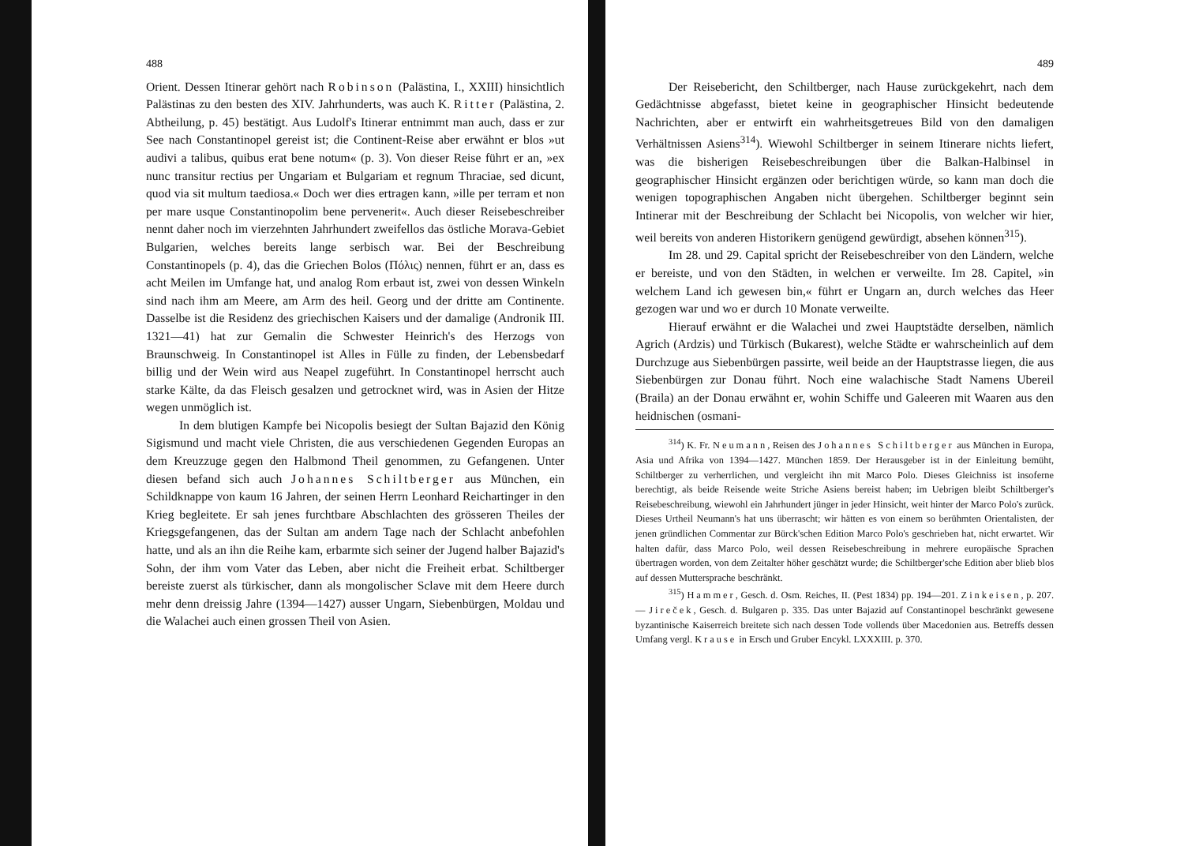488
Orient. Dessen Itinerar gehört nach Robinson (Palästina, I., XXIII) hinsichtlich Palästinas zu den besten des XIV. Jahrhunderts, was auch K. Ritter (Palästina, 2. Abtheilung, p. 45) bestätigt. Aus Ludolf's Itinerar entnimmt man auch, dass er zur See nach Constantinopel gereist ist; die Continent-Reise aber erwähnt er blos »ut audivi a talibus, quibus erat bene notum« (p. 3). Von dieser Reise führt er an, »ex nunc transitur rectius per Ungariam et Bulgariam et regnum Thraciae, sed dicunt, quod via sit multum taediosa.« Doch wer dies ertragen kann, »ille per terram et non per mare usque Constantinopolim bene pervenerit«. Auch dieser Reisebeschreiber nennt daher noch im vierzehnten Jahrhundert zweifellos das östliche Morava-Gebiet Bulgarien, welches bereits lange serbisch war. Bei der Beschreibung Constantinopels (p. 4), das die Griechen Bolos (Πόλις) nennen, führt er an, dass es acht Meilen im Umfange hat, und analog Rom erbaut ist, zwei von dessen Winkeln sind nach ihm am Meere, am Arm des heil. Georg und der dritte am Continente. Dasselbe ist die Residenz des griechischen Kaisers und der damalige (Andronik III. 1321—41) hat zur Gemalin die Schwester Heinrich's des Herzogs von Braunschweig. In Constantinopel ist Alles in Fülle zu finden, der Lebensbedarf billig und der Wein wird aus Neapel zugeführt. In Constantinopel herrscht auch starke Kälte, da das Fleisch gesalzen und getrocknet wird, was in Asien der Hitze wegen unmöglich ist.
In dem blutigen Kampfe bei Nicopolis besiegt der Sultan Bajazid den König Sigismund und macht viele Christen, die aus verschiedenen Gegenden Europas an dem Kreuzzuge gegen den Halbmond Theil genommen, zu Gefangenen. Unter diesen befand sich auch Johannes Schiltberger aus München, ein Schildknappe von kaum 16 Jahren, der seinen Herrn Leonhard Reichartinger in den Krieg begleitete. Er sah jenes furchtbare Abschlachten des grösseren Theiles der Kriegsgefangenen, das der Sultan am andern Tage nach der Schlacht anbefohlen hatte, und als an ihn die Reihe kam, erbarmte sich seiner der Jugend halber Bajazid's Sohn, der ihm vom Vater das Leben, aber nicht die Freiheit erbat. Schiltberger bereiste zuerst als türkischer, dann als mongolischer Sclave mit dem Heere durch mehr denn dreissig Jahre (1394—1427) ausser Ungarn, Siebenbürgen, Moldau und die Walachei auch einen grossen Theil von Asien.
489
Der Reisebericht, den Schiltberger, nach Hause zurückgekehrt, nach dem Gedächtnisse abgefasst, bietet keine in geographischer Hinsicht bedeutende Nachrichten, aber er entwirft ein wahrheitsgetreues Bild von den damaligen Verhältnissen Asiens<sup>314</sup>). Wiewohl Schiltberger in seinem Itinerare nichts liefert, was die bisherigen Reisebeschreibungen über die Balkan-Halbinsel in geographischer Hinsicht ergänzen oder berichtigen würde, so kann man doch die wenigen topographischen Angaben nicht übergehen. Schiltberger beginnt sein Intinerar mit der Beschreibung der Schlacht bei Nicopolis, von welcher wir hier, weil bereits von anderen Historikern genügend gewürdigt, absehen können<sup>315</sup>).
Im 28. und 29. Capital spricht der Reisebeschreiber von den Ländern, welche er bereiste, und von den Städten, in welchen er verweilte. Im 28. Capitel, »in welchem Land ich gewesen bin,« führt er Ungarn an, durch welches das Heer gezogen war und wo er durch 10 Monate verweilte.
Hierauf erwähnt er die Walachei und zwei Hauptstädte derselben, nämlich Agrich (Ardzis) und Türkisch (Bukarest), welche Städte er wahrscheinlich auf dem Durchzuge aus Siebenbürgen passirte, weil beide an der Hauptstrasse liegen, die aus Siebenbürgen zur Donau führt. Noch eine walachische Stadt Namens Ubereil (Braila) an der Donau erwähnt er, wohin Schiffe und Galeeren mit Waaren aus den heidnischen (osmani-
<sup>314</sup>) K. Fr. Neumann, Reisen des Johannes Schiltberger aus München in Europa, Asia und Afrika von 1394—1427. München 1859. Der Herausgeber ist in der Einleitung bemüht, Schiltberger zu verherrlichen, und vergleicht ihn mit Marco Polo. Dieses Gleichniss ist insoferne berechtigt, als beide Reisende weite Striche Asiens bereist haben; im Uebrigen bleibt Schiltberger's Reisebeschreibung, wiewohl ein Jahrhundert jünger in jeder Hinsicht, weit hinter der Marco Polo's zurück. Dieses Urtheil Neumann's hat uns überrascht; wir hätten es von einem so berühmten Orientalisten, der jenen gründlichen Commentar zur Bürck'schen Edition Marco Polo's geschrieben hat, nicht erwartet. Wir halten dafür, dass Marco Polo, weil dessen Reisebeschreibung in mehrere europäische Sprachen übertragen worden, von dem Zeitalter höher geschätzt wurde; die Schiltberger'sche Edition aber blieb blos auf dessen Muttersprache beschränkt.
<sup>315</sup>) Hammer, Gesch. d. Osm. Reiches, II. (Pest 1834) pp. 194—201. Zinkeisen, p. 207. — Jireček, Gesch. d. Bulgaren p. 335. Das unter Bajazid auf Constantinopel beschränkt gewesene byzantinische Kaiserreich breitete sich nach dessen Tode vollends über Macedonien aus. Betreffs dessen Umfang vergl. Krause in Ersch und Gruber Encykl. LXXXIII. p. 370.